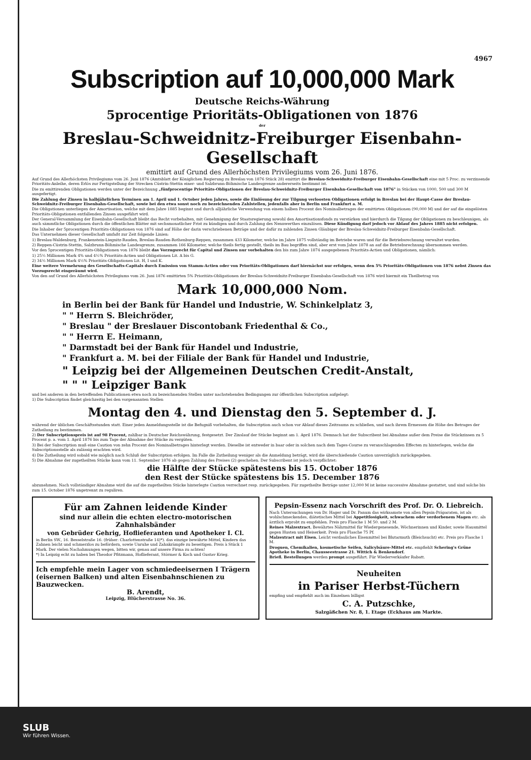4967
Subscription auf 10,000,000 Mark
Deutsche Reichs-Währung
5procentige Prioritäts-Obligationen von 1876
der
Breslau-Schweidnitz-Freiburger Eisenbahn-Gesellschaft
emittirt auf Grund des Allerhöchsten Privilegiums vom 26. Juni 1876.
Auf Grund des Allerhöchsten Privilegiums vom 26. Juni 1876 (Amtsblatt der Königlichen Regierung zu Breslau von 1876 Stück 28) emittirt die Breslau-Schweidnitz-Freiburger Eisenbahn-Gesellschaft eine mit 5 Proc. zu verzinsende Prioritäts-Anleihe, deren Erlös zur Fertigstellung der Strecken Cüstrin-Stettin einer- und Salzbrunn-Böhmische Landesgrenze andererseits bestimmt ist.
Die zu emittirenden Obligationen werden unter der Bezeichnung „fünfprocentige Prioritäts-Obligationen der Breslau-Schweidnitz-Freiburger Eisenbahn-Gesellschaft von 1876" in Stücken von 1000, 500 und 300 M ausgefertigt.
Die Zahlung der Zinsen in halbjährlichen Terminen am 1. April und 1. October jeden Jahres, sowie die Einlösung der zur Tilgung verloosten Obligationen erfolgt in Breslau bei der Haupt-Casse der Breslau-Schweidnitz-Freiburger Eisenbahn-Gesellschaft, sowie bei den etwa sonst noch zu bezeichnenden Zahlstellen, jedenfalls aber in Berlin und Frankfurt a. M.
Die Obligationen unterliegen der Amortisation, welche mit dem Jahre 1885 beginnt und durch alljährliche Verwendung von einem halben Procent des Nominalbetrages der emittirten Obligationen (90,000 M) und der auf die eingelösten Prioritäts-Obligationen entfallenden Zinsen ausgeführt wird.
Der General-Versammlung der Eisenbahn-Gesellschaft bleibt das Recht vorbehalten, mit Genehmigung der Staatsregierung sowohl den Amortisationsfonds zu verstärken und hierdurch die Tilgung der Obligationen zu beschleunigen, als auch sämmtliche Obligationen durch die öffentlichen Blätter mit sechsmonatlicher Frist zu kündigen und durch Zahlung des Nennwerthes einzulösen. Diese Kündigung darf jedoch vor Ablauf des Jahres 1885 nicht erfolgen.
Die Inhaber der 5procentigen Prioritäts-Obligationen von 1876 sind auf Höhe der darin verschriebenen Beträge und der dafür zu zahlenden Zinsen Gläubiger der Breslau-Schweidnitz-Freiburger Eisenbahn-Gesellschaft.
Das Unternehmen dieser Gesellschaft umfaßt zur Zeit folgende Linien:
1) Breslau-Waldenburg, Frankenstein-Liegnitz-Rauden, Breslau-Rauden-Rothenburg-Reppen, zusammen 433 Kilometer, welche im Jahre 1875 vollständig im Betriebe waren und für die Betriebsrechnung verwaltet wurden.
2) Reppen-Cüstrin-Stettin, Salzbrunn-Böhmische Landesgrenze, zusammen 166 Kilometer, welche theils fertig gestellt, theils im Bau begriffen sind, aber erst vom Jahre 1878 an auf die Betriebsrechnung übernommen werden.
Vor den 5procentigen Prioritäts-Obligationen von 1876 bleibt das Vorzugsrecht für Capital und Zinsen nur vorbehalten den bis zum Jahre 1874 ausgegebenen Prioritäts-Actien und Obligationen, nämlich:
1) 25½ Millionen Mark 4% und 4½% Prioritäts-Actien und Obligationen Lit. A bis G.
2) 34½ Millionen Mark 4½% Prioritäts-Obligationen Lit. H, I und K.
Eine weitere Vermehrung des Gesellschafts-Capitals durch Emission von Stamm-Actien oder von Prioritäts-Obligationen darf hiernächst nur erfolgen, wenn den 5% Prioritäts-Obligationen von 1876 nebst Zinsen das Vorzugsrecht eingeräumt wird.
Von den auf Grund des Allerhöchsten Privilegiums vom 26. Juni 1876 emittirten 5% Prioritäts-Obligationen der Breslau-Schweidnitz-Freiburger Eisenbahn-Gesellschaft von 1876 wird hiermit ein Theilbetrag von
Mark 10,000,000 Nom.
in Berlin bei der Bank für Handel und Industrie, W. Schinkelplatz 3,
" " Herrn S. Bleichröder,
" Breslau " der Breslauer Discontobank Friedenthal & Co.,
" " Herrn E. Heimann,
" Darmstadt bei der Bank für Handel und Industrie,
" Frankfurt a. M. bei der Filiale der Bank für Handel und Industrie,
" Leipzig bei der Allgemeinen Deutschen Credit-Anstalt,
" " " Leipziger Bank
und bei anderen in den betreffenden Publicationen etwa noch zu bezeichnenden Stellen unter nachstehenden Bedingungen zur öffentlichen Subscription aufgelegt:
1) Die Subscription findet gleichzeitig bei den vorgenannten Stellen
Montag den 4. und Dienstag den 5. September d. J.
während der üblichen Geschäftsstunden statt. Einer jeden Anmeldungsstelle ist die Befugniß vorbehalten, die Subscription auch schon vor Ablauf dieses Zeitraums zu schließen, und nach ihrem Ermessen die Höhe des Betrages der Zutheilung zu bestimmen.
2) Der Subscriptionspreis ist auf 98 Procent, zahlbar in Deutscher Reichswährung, festgesetzt. Der Zinslauf der Stücke beginnt am 1. April 1876. Demnach hat der Subscribent bei Abnahme außer dem Preise die Stückzinsen zu 5 Procent p. a. vom 1. April 1876 bis zum Tage der Abnahme der Stücke zu vergüten.
3) Bei der Subscription muß eine Caution von zehn Procent des Nominalbetrages hinterlegt werden. Dieselbe ist entweder in baar oder in solchen nach dem Tages-Course zu veranschlagenden Effecten zu hinterlegen, welche die Subscriptionsstelle als zulässig erachten wird.
4) Die Zutheilung wird sobald wie möglich nach Schluß der Subscription erfolgen. Im Falle die Zutheilung weniger als die Anmeldung beträgt, wird die überschießende Caution unverzüglich zurückgegeben.
5) Die Abnahme der zugetheilten Stücke kann vom 11. September 1876 ab gegen Zahlung des Preises (2) geschehen. Der Subscribent ist jedoch verpflichtet:
die Hälfte der Stücke spätestens bis 15. October 1876
den Rest der Stücke spätestens bis 15. December 1876
abzunehmen. Nach vollständiger Abnahme wird die auf die zugetheilten Stücke hinterlegte Caution verrechnet resp. zurückgegeben. Für zugetheilte Beträge unter 12,000 M ist keine successive Abnahme gestattet, und sind solche bis zum 15. October 1876 ungetrennt zu reguliren.
Für am Zahnen leidende Kinder
sind nur allein die echten electro-motorischen Zahnhalsbänder
von Gebrüder Gehrig, Hoflieferanten und Apotheker I. Cl.
in Berlin SW., 16. Besselstraße 16. (früher: Charlottenstraße 14)*). das einzige bewährte Mittel, Kindern das Zahnen leicht und schmerzlos zu befördern, sowie Unruhe und Zahnkrämpfe zu beseitigen. Preis à Stück 1 Mark. Der vielen Nachahmungen wegen, bitten wir, genau auf unsere Firma zu achten!
*) In Leipzig echt zu haben bei Theodor Pfitzmann, Hoflieferant, Störmer & Koch und Gustav Krieg.
Ich empfehle mein Lager von schmiedeeisernen I Trägern (eisernen Balken) und alten Eisenbahnschienen zu Bauzwecken.
B. Arendt,
Leipzig, Blücherstrasse No. 36.
Pepsin-Essenz nach Vorschrift des Prof. Dr. O. Liebreich.
Nach Untersuchungen von Dr. Hager und Dr. Panum das wirksamste von allen Pepsin-Präparaten, ist als wohlschmeckendes, diätetisches Mittel bei Appetitlosigkeit, schwachem oder verdorbenem Magen etc. als ärztlich erprobt zu empfehlen. Preis pro Flasche 1 M 50. und 2 M.
Reines Malzextract. Bewährtes Nährmittel für Wiedergenesende, Wöchnerinnen und Kinder, sowie Hausmittel gegen Husten und Heiserkeit. Preis pro Flasche 75 Pf.
Malzextract mit Eisen. Leicht verdauliches Eisenmittel bei Blutarmuth (Bleichsucht) etc. Preis pro Flasche 1 M.
Droguen, Chemikalien, kosmetische Seifen, Salicylsäure-Mittel etc. empfiehlt Schering's Grüne Apotheke in Berlin, Chausseestrasse 21. Wittich & Benkendorf.
Briefl. Bestellungen werden prompt ausgeführt. Für Wiederverkäufer Rabatt.
Neuheiten
in Pariser Herbst-Tüchern
empfing und empfiehlt auch im Einzelnen billigst
C. A. Putzschke,
Salzgäßchen Nr. 8, 1. Etage (Eckhaus am Markte.
SLUB
Wir führen Wissen.